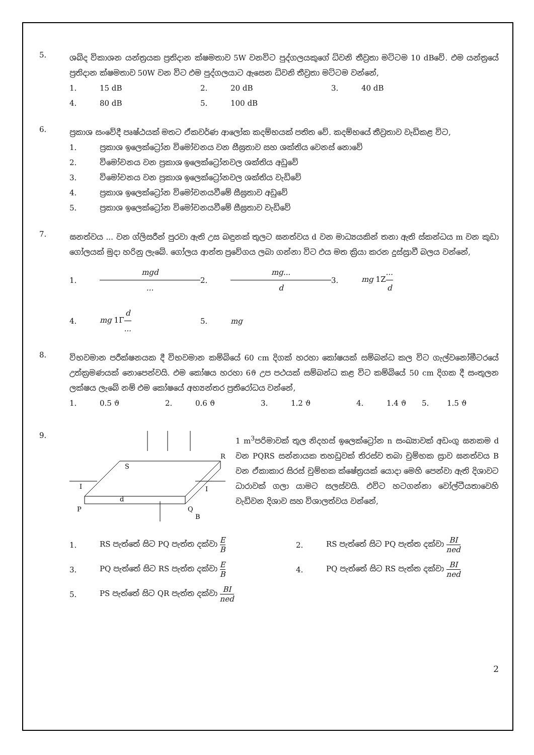5.
ශබ්ද විකාශන යන්ත්‍රයක ප්‍රතිදාන ක්ෂමතාව 5W වනවිට පුද්ගලයකුගේ ධ්වනි තීව්‍රතා මට්ටම 10 dBවේ. එම යන්ත්‍රයේ ප්‍රතිදාන ක්ෂමතාව 50W වන විට එම පුද්ගලයාට ඇසෙන ධ්වනි තීව්‍රතා මට්ටම වන්නේ,
1. 15 dB 2. 20 dB 3. 40 dB 4. 80 dB 5. 100 dB
6.
ප්‍රකාශ සංවේදී පෘෂ්ඨයක් මතට ඒකවර්ණ ආලෝක කදම්භයක් පතිත වේ. කදම්භයේ තීව්‍රතාව වැඩිකළ විට,
1. ප්‍රකාශ ඉලෙක්ට්‍රෝන විමෝචනය වන සීඝ්‍රතාව සහ ශක්තිය වෙනස් නොවේ
2. විමෝචනය වන ප්‍රකාශ ඉලෙක්ට්‍රෝනවල ශක්තිය අඩුවේ
3. විමෝචනය වන ප්‍රකාශ ඉලෙක්ට්‍රෝනවල ශක්තිය වැඩිවේ
4. ප්‍රකාශ ඉලෙක්ට්‍රෝන විමෝචනයවීමේ සීඝ්‍රතාව අඩුවේ
5. ප්‍රකාශ ඉලෙක්ට්‍රෝන විමෝචනයවීමේ සීඝ්‍රතාව වැඩිවේ
7.
ඝනත්වය ... වන ග්ලිසරීන් පුරවා ඇති උස බඳුනක් තුලට ඝනත්වය d වන මාධ්‍යයකින් තනා ඇති ස්කන්ධය m වන කුඩා ගෝලයක් මුදා හරිනු ලැබේ. ගෝලය ආන්ත ප්‍රවේගය ලබා ගන්නා විට එය මත ක්‍රියා කරන දුස්ස්‍රාවී බලය වන්නේ,
1. mgd... 2. mg... d 3. mg 1Z... d 4. mg 1Γd... 5. mg
8.
විභවමාන පරීක්ෂනයක දී විභවමාන කම්බියේ 60 cm දිගක් හරහා කෝෂයක් සම්බන්ධ කල විට ගැල්වනෝමීටරයේ උත්ක්‍රමණයක් නොපෙන්වයි. එම කෝෂය හරහා 6ϑ උප පථයක් සම්බන්ධ කළ විට කම්බියේ 50 cm දිගක දී සංතුලන ලක්ෂය ලැබේ නම් එම කෝෂයේ අභ්‍යන්තර ප්‍රතිරෝධය වන්නේ,
1. 0.5 ϑ 2. 0.6 ϑ 3. 1.2 ϑ 4. 1.4 ϑ 5. 1.5 ϑ
9.
S
R
I
I
P
d
Q
B
1 m<sup>3</sup>පරිමාවක් තුල නිදහස් ඉලෙක්ට්‍රෝන n සංඛ්‍යාවක් අඩංගු ඝනකම d වන PQRS සන්නායක තහඩුවක් තිරස්ව තබා චුම්භක ස්‍රාව ඝනත්වය B වන ඒකාකාර සිරස් චුම්භක ක්ෂේත්‍රයක් යොදා මෙහි පෙන්වා ඇති දිශාවට ධාරාවක් ගලා යාමට සලස්වයි. එවිට හටගන්නා වෝල්ටීයතාවෙහි වැඩිවන දිශාව සහ විශාලත්වය වන්නේ,
1. RS පැත්තේ සිට PQ පැත්ත දක්වා E B 2. RS පැත්තේ සිට PQ පැත්ත දක්වා BI ned 3. PQ පැත්තේ සිට RS පැත්ත දක්වා E B 4. PQ පැත්තේ සිට RS පැත්ත දක්වා BI ned 5. PS පැත්තේ සිට QR පැත්ත දක්වා BI ned
2